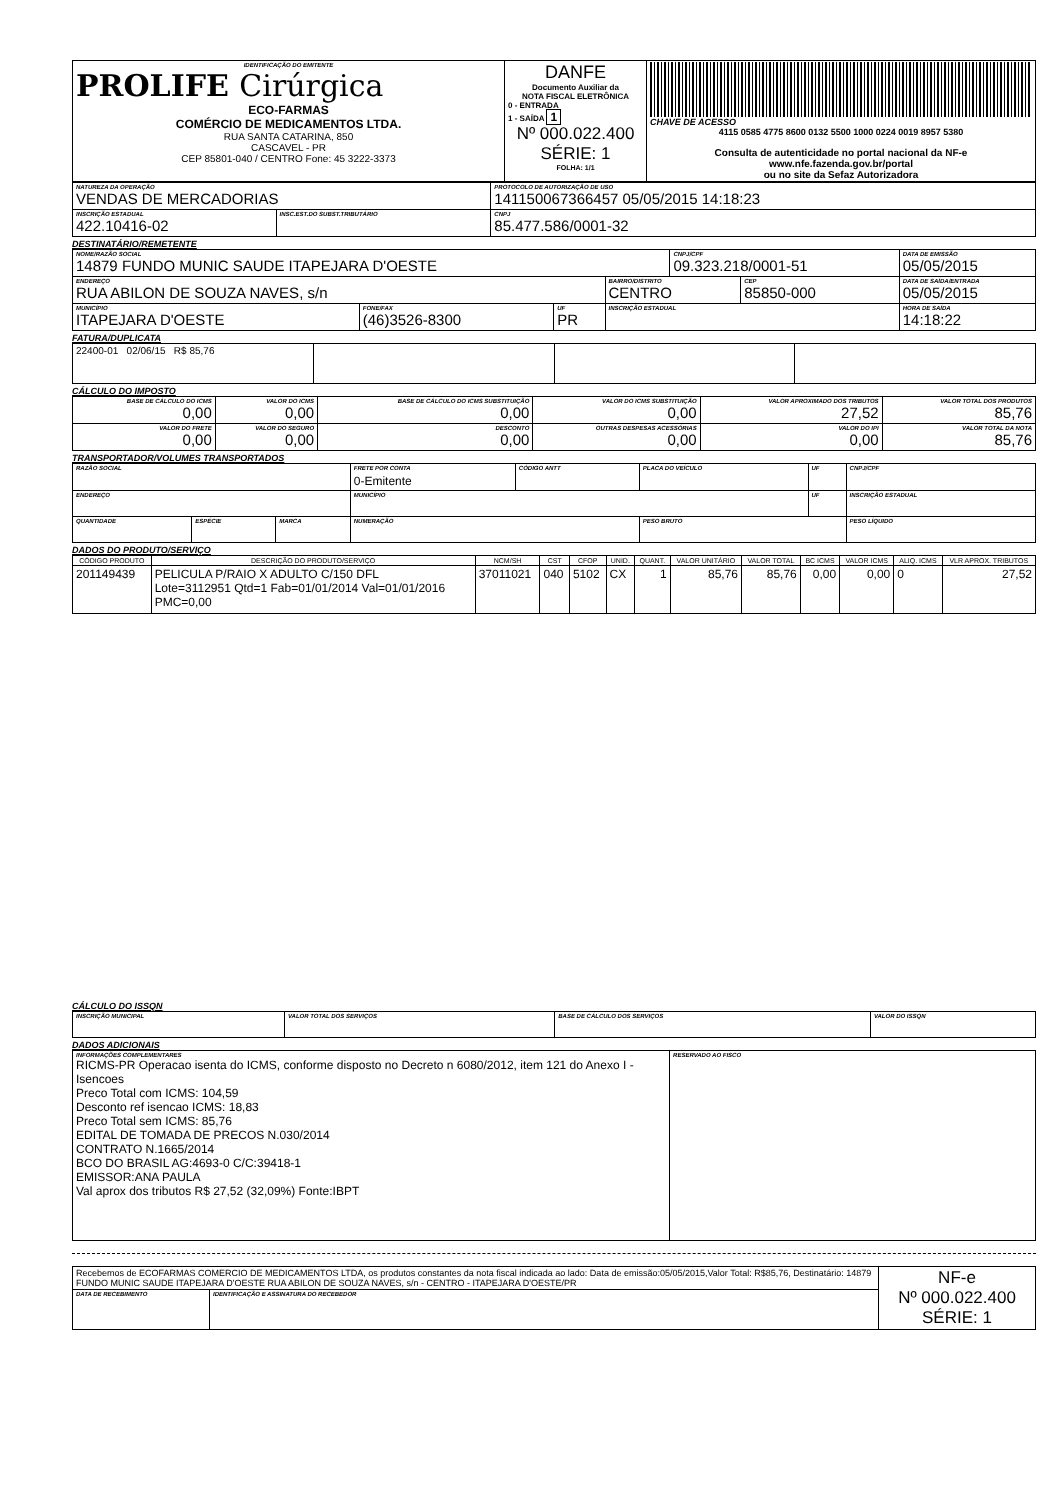| IDENTIFICAÇÃO DO EMITENTE PROLIFE Cirúrgica ECO-FARMAS COMÉRCIO DE MEDICAMENTOS LTDA. RUA SANTA CATARINA, 850 CASCAVEL - PR CEP 85801-040 / CENTRO Fone: 45 3222-3373 | DANFE Documento Auxiliar da NOTA FISCAL ELETRÔNICA 0 - ENTRADA 1 - SAÍDA 1 Nº 000.022.400 SÉRIE: 1 FOLHA: 1/1 | CHAVE DE ACESSO 4115 0585 4775 8600 0132 5500 1000 0224 0019 8957 5380 Consulta de autenticidade no portal nacional da NF-e www.nfe.fazenda.gov.br/portal ou no site da Sefaz Autorizadora |
| NATUREZA DA OPERAÇÃO VENDAS DE MERCADORIAS | | PROTOCOLO DE AUTORIZAÇÃO DE USO 141150067366457 05/05/2015 14:18:23 |
| INSCRIÇÃO ESTADUAL 422.10416-02 | INSC.EST.DO SUBST.TRIBUTÁRIO | CNPJ 85.477.586/0001-32 |
DESTINATÁRIO/REMETENTE
| NOME/RAZÃO SOCIAL 14879 FUNDO MUNIC SAUDE ITAPEJARA D'OESTE | | | | CNPJ/CPF 09.323.218/0001-51 | | DATA DE EMISSÃO 05/05/2015 |
| ENDEREÇO RUA ABILON DE SOUZA NAVES, s/n | | | BAIRRO/DISTRITO CENTRO | | CEP 85850-000 | DATA DE SAÍDA/ENTRADA 05/05/2015 |
| MUNICÍPIO ITAPEJARA D'OESTE | FONE/FAX (46)3526-8300 | UF PR | INSCRIÇÃO ESTADUAL | | | HORA DE SAÍDA 14:18:22 |
FATURA/DUPLICATA
| 22400-01 02/06/15 R$ 85,76 | | | |
CÁLCULO DO IMPOSTO
| BASE DE CÁLCULO DO ICMS 0,00 | VALOR DO ICMS 0,00 | BASE DE CÁLCULO DO ICMS SUBSTITUIÇÃO 0,00 | VALOR DO ICMS SUBSTITUIÇÃO 0,00 | VALOR APROXIMADO DOS TRIBUTOS 27,52 | VALOR TOTAL DOS PRODUTOS 85,76 |
| VALOR DO FRETE 0,00 | VALOR DO SEGURO 0,00 | DESCONTO 0,00 | OUTRAS DESPESAS ACESSÓRIAS 0,00 | VALOR DO IPI 0,00 | VALOR TOTAL DA NOTA 85,76 |
TRANSPORTADOR/VOLUMES TRANSPORTADOS
| RAZÃO SOCIAL | | | FRETE POR CONTA 0-Emitente | CÓDIGO ANTT | PLACA DO VEÍCULO | UF | CNPJ/CPF |
| ENDEREÇO | | | MUNICÍPIO | | | UF | INSCRIÇÃO ESTADUAL |
| QUANTIDADE | ESPÉCIE | MARCA | NUMERAÇÃO | | PESO BRUTO | | PESO LÍQUIDO |
DADOS DO PRODUTO/SERVIÇO
| CÓDIGO PRODUTO | DESCRIÇÃO DO PRODUTO/SERVIÇO | NCM/SH | CST | CFOP | UNID. | QUANT. | VALOR UNITÁRIO | VALOR TOTAL | BC ICMS | VALOR ICMS | ALIQ. ICMS | VLR APROX. TRIBUTOS |
| --- | --- | --- | --- | --- | --- | --- | --- | --- | --- | --- | --- | --- |
| 201149439 | PELICULA P/RAIO X ADULTO C/150 DFL Lote=3112951 Qtd=1 Fab=01/01/2014 Val=01/01/2016 PMC=0,00 | 37011021 | 040 | 5102 | CX | 1 | 85,76 | 85,76 | 0,00 | 0,00 | 0 | 27,52 |
CÁLCULO DO ISSQN
| INSCRIÇÃO MUNICIPAL | VALOR TOTAL DOS SERVIÇOS | BASE DE CÁLCULO DOS SERVIÇOS | VALOR DO ISSQN |
DADOS ADICIONAIS
| INFORMAÇÕES COMPLEMENTARES RICMS-PR Operacao isenta do ICMS, conforme disposto no Decreto n 6080/2012, item 121 do Anexo I - Isencoes Preco Total com ICMS: 104,59 Desconto ref isencao ICMS: 18,83 Preco Total sem ICMS: 85,76 EDITAL DE TOMADA DE PRECOS N.030/2014 CONTRATO N.1665/2014 BCO DO BRASIL AG:4693-0 C/C:39418-1 EMISSOR:ANA PAULA Val aprox dos tributos R$ 27,52 (32,09%) Fonte:IBPT | RESERVADO AO FISCO |
| Recebemos de ECOFARMAS COMERCIO DE MEDICAMENTOS LTDA, os produtos constantes da nota fiscal indicada ao lado: Data de emissão:05/05/2015,Valor Total: R$85,76, Destinatário: 14879 FUNDO MUNIC SAUDE ITAPEJARA D'OESTE RUA ABILON DE SOUZA NAVES, s/n - CENTRO - ITAPEJARA D'OESTE/PR | | NF-e Nº 000.022.400 SÉRIE: 1 |
| DATA DE RECEBIMENTO | IDENTIFICAÇÃO E ASSINATURA DO RECEBEDOR | |